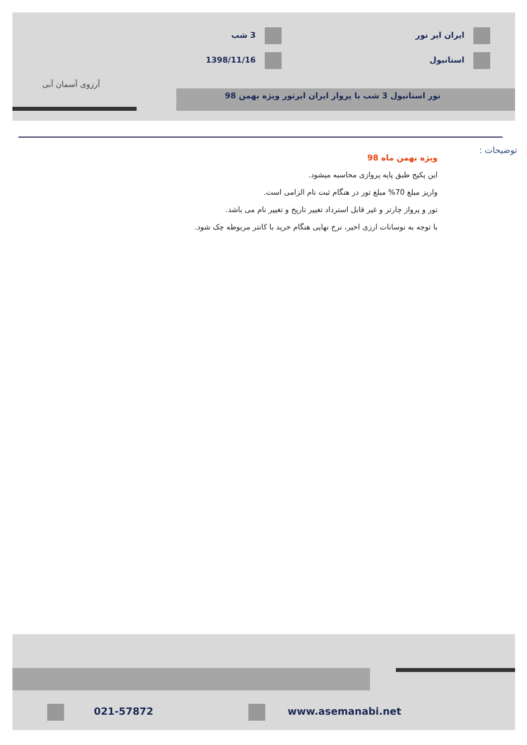ایران ایر تور 3 شب
استانبول 1398/11/16
تور استانبول 3 شب با پرواز ایران ایرتور ویژه بهمن 98
آرزوی آسمان آبی
توضیحات :
ویژه بهمن ماه 98
این پکیج طبق پایه پروازی محاسبه میشود.
واریز مبلغ 70% مبلغ تور در هنگام ثبت نام الزامی است.
تور و پرواز چارتر و غیر قابل استرداد تغییر تاریخ و تغییر نام می باشد.
با توجه به نوسانات ارزی اخیر، نرخ نهایی هنگام خرید با کانتر مربوطه چک شود.
021-57872 www.asemanabi.net